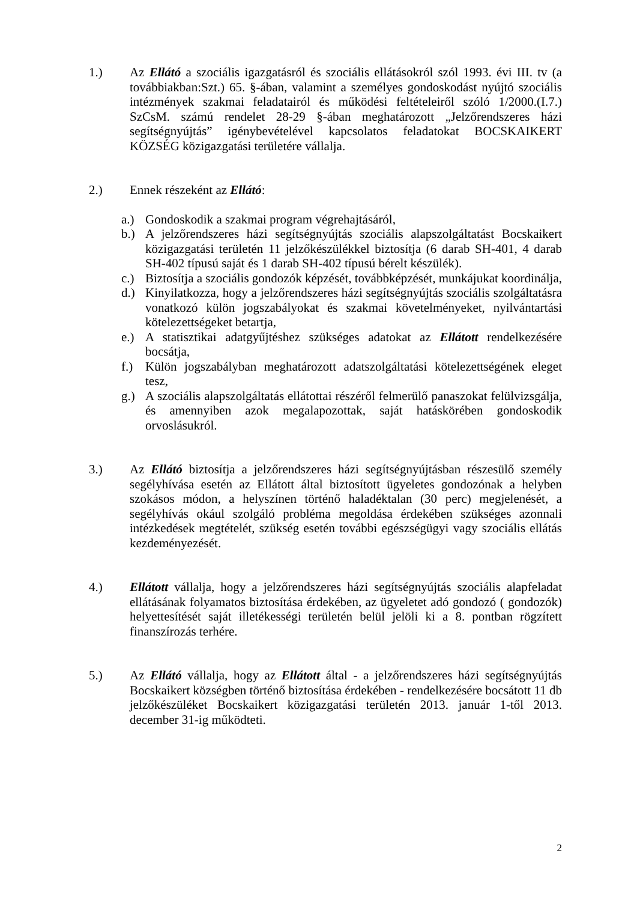1.) Az Ellátó a szociális igazgatásról és szociális ellátásokról szól 1993. évi III. tv (a továbbiakban:Szt.) 65. §-ában, valamint a személyes gondoskodást nyújtó szociális intézmények szakmai feladatairól és működési feltételeiről szóló 1/2000.(I.7.) SzCsM. számú rendelet 28-29 §-ában meghatározott „Jelzőrendszeres házi segítségnyújtás” igénybevételével kapcsolatos feladatokat BOCSKAIKERT KÖZSÉG közigazgatási területére vállalja.
2.) Ennek részeként az Ellátó:
a.) Gondoskodik a szakmai program végrehajtásáról,
b.) A jelzőrendszeres házi segítségnyújtás szociális alapszolgáltatást Bocskaikert közigazgatási területén 11 jelzőkészülékkel biztosítja (6 darab SH-401, 4 darab SH-402 típusú saját és 1 darab SH-402 típusú bérelt készülék).
c.) Biztosítja a szociális gondozók képzését, továbbképzését, munkájukat koordinálja,
d.) Kinyilatkozza, hogy a jelzőrendszeres házi segítségnyújtás szociális szolgáltatásra vonatkozó külön jogszabályokat és szakmai követelményeket, nyilvántartási kötelezettségeket betartja,
e.) A statisztikai adatgyűjtéshez szükséges adatokat az Ellátott rendelkezésére bocsátja,
f.) Külön jogszabályban meghatározott adatszolgáltatási kötelezettségének eleget tesz,
g.) A szociális alapszolgáltatás ellátottai részéről felmerülő panaszokat felülvizsgálja, és amennyiben azok megalapozottak, saját hatáskörében gondoskodik orvoslásukról.
3.) Az Ellátó biztosítja a jelzőrendszeres házi segítségnyújtásban részesülő személy segélyhívása esetén az Ellátott által biztosított ügyeletes gondozónak a helyben szokásos módon, a helyszínen történő haladéktalan (30 perc) megjelenését, a segélyhívás okául szolgáló probléma megoldása érdekében szükséges azonnali intézkedések megtételét, szükség esetén további egészségügyi vagy szociális ellátás kezdeményezését.
4.) Ellátott vállalja, hogy a jelzőrendszeres házi segítségnyújtás szociális alapfeladat ellátásának folyamatos biztosítása érdekében, az ügyeletet adó gondozó ( gondozók) helyettesítését saját illetékességi területén belül jelöli ki a 8. pontban rögzített finanszírozás terhére.
5.) Az Ellátó vállalja, hogy az Ellátott által - a jelzőrendszeres házi segítségnyújtás Bocskaikert községben történő biztosítása érdekében - rendelkezésére bocsátott 11 db jelzőkészüléket Bocskaikert közigazgatási területén 2013. január 1-től 2013. december 31-ig működteti.
2